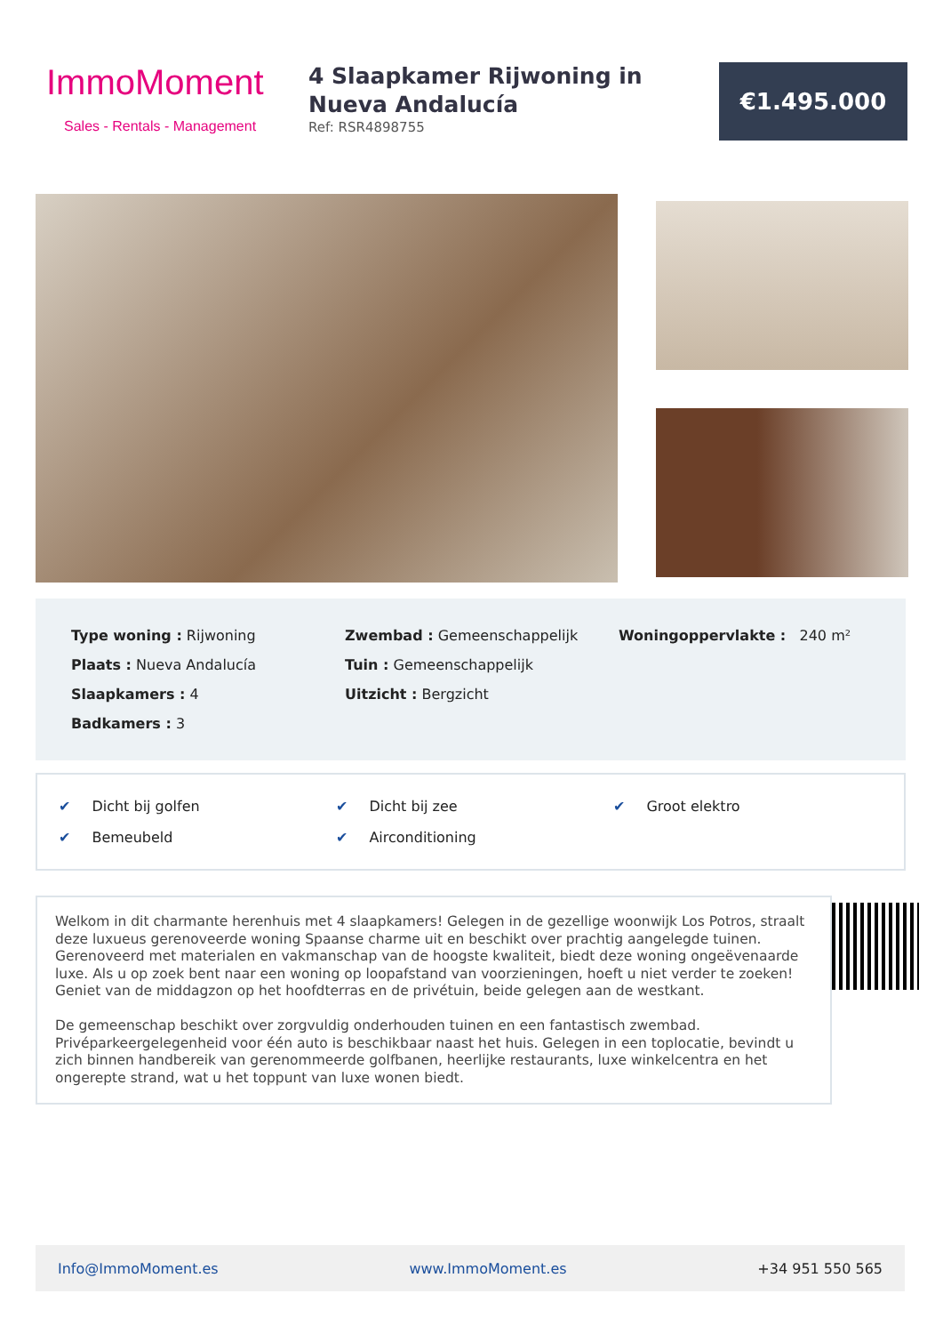ImmoMoment
Sales - Rentals - Management
4 Slaapkamer Rijwoning in Nueva Andalucía
Ref: RSR4898755
€1.495.000
Type woning : Rijwoning
Plaats : Nueva Andalucía
Slaapkamers : 4
Badkamers : 3
Zwembad : Gemeenschappelijk
Tuin : Gemeenschappelijk
Uitzicht : Bergzicht
Woningoppervlakte : 240 m²
✔ Dicht bij golfen
✔ Dicht bij zee
✔ Groot elektro
✔ Bemeubeld
✔ Airconditioning
Welkom in dit charmante herenhuis met 4 slaapkamers! Gelegen in de gezellige woonwijk Los Potros, straalt deze luxueus gerenoveerde woning Spaanse charme uit en beschikt over prachtig aangelegde tuinen. Gerenoveerd met materialen en vakmanschap van de hoogste kwaliteit, biedt deze woning ongeëvenaarde luxe. Als u op zoek bent naar een woning op loopafstand van voorzieningen, hoeft u niet verder te zoeken! Geniet van de middagzon op het hoofdterras en de privétuin, beide gelegen aan de westkant.
De gemeenschap beschikt over zorgvuldig onderhouden tuinen en een fantastisch zwembad. Privéparkeergelegenheid voor één auto is beschikbaar naast het huis. Gelegen in een toplocatie, bevindt u zich binnen handbereik van gerenommeerde golfbanen, heerlijke restaurants, luxe winkelcentra en het ongerepte strand, wat u het toppunt van luxe wonen biedt.
Info@ImmoMoment.es www.ImmoMoment.es +34 951 550 565